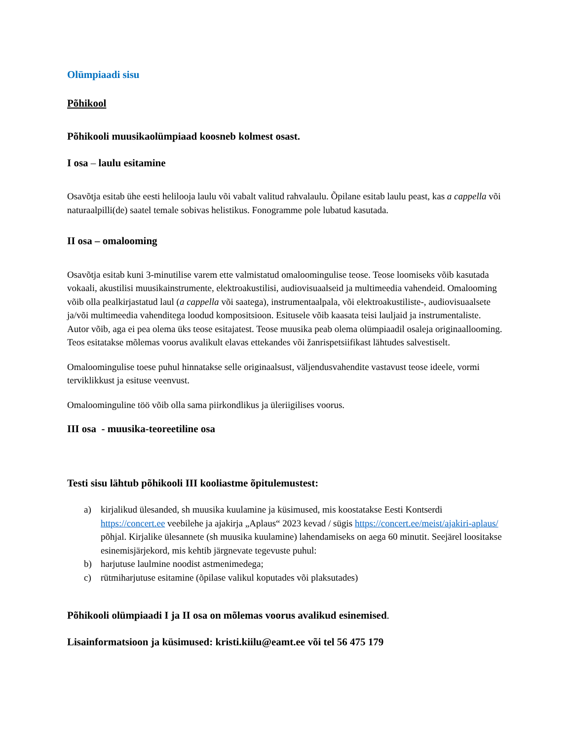Olümpiaadi sisu
Põhikool
Põhikooli muusikaolümpiaad koosneb kolmest osast.
I osa – laulu esitamine
Osavõtja esitab ühe eesti helilooja laulu või vabalt valitud rahvalaulu. Õpilane esitab laulu peast, kas a cappella või naturaalpilli(de) saatel temale sobivas helistikus. Fonogramme pole lubatud kasutada.
II osa – omalooming
Osavõtja esitab kuni 3-minutilise varem ette valmistatud omaloomingulise teose. Teose loomiseks võib kasutada vokaali, akustilisi muusikainstrumente, elektroakustilisi, audiovisuaalseid ja multimeedia vahendeid. Omalooming võib olla pealkirjastatud laul (a cappella või saatega), instrumentaalpala, või elektroakustiliste-, audiovisuaalsete ja/või multimeedia vahenditega loodud kompositsioon. Esitusele võib kaasata teisi lauljaid ja instrumentaliste. Autor võib, aga ei pea olema üks teose esitajatest. Teose muusika peab olema olümpiaadil osaleja originaallooming. Teos esitatakse mõlemas voorus avalikult elavas ettekandes või žanrispetsiifikast lähtudes salvestiselt.
Omaloomingulise toese puhul hinnatakse selle originaalsust, väljendusvahendite vastavust teose ideele, vormi terviklikkust ja esituse veenvust.
Omaloominguline töö võib olla sama piirkondlikus ja üleriigilises voorus.
III osa - muusika-teoreetiline osa
Testi sisu lähtub põhikooli III kooliastme õpitulemustest:
a) kirjalikud ülesanded, sh muusika kuulamine ja küsimused, mis koostatakse Eesti Kontserdi https://concert.ee veebilehe ja ajakirja „Aplaus“ 2023 kevad / sügis https://concert.ee/meist/ajakiri-aplaus/ põhjal. Kirjalike ülesannete (sh muusika kuulamine) lahendamiseks on aega 60 minutit. Seejärel loositakse esinemisjärjekord, mis kehtib järgnevate tegevuste puhul:
b) harjutuse laulmine noodist astmenimedega;
c) rütmiharjutuse esitamine (õpilase valikul koputades või plaksutades)
Põhikooli olümpiaadi I ja II osa on mõlemas voorus avalikud esinemised.
Lisainformatsioon ja küsimused: kristi.kiilu@eamt.ee või tel 56 475 179